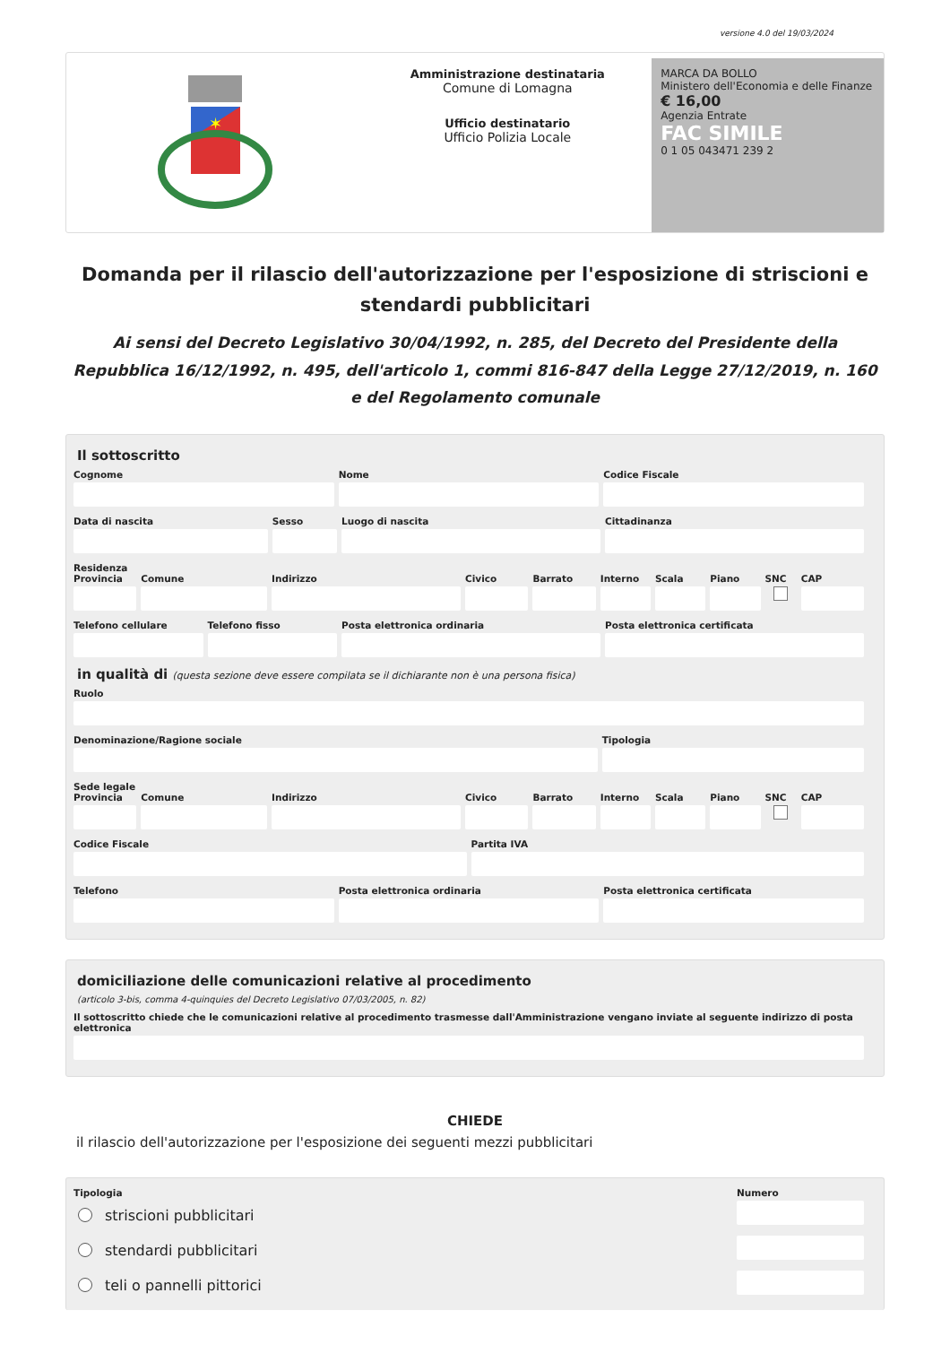versione 4.0 del 19/03/2024
✶
Amministrazione destinataria
Comune di Lomagna
Ufficio destinatario
Ufficio Polizia Locale
MARCA DA BOLLO
Ministero dell'Economia e delle Finanze
€ 16,00
Agenzia Entrate
FAC SIMILE
0 1 05 043471 239 2
Domanda per il rilascio dell'autorizzazione per l'esposizione di striscioni e stendardi pubblicitari
Ai sensi del Decreto Legislativo 30/04/1992, n. 285, del Decreto del Presidente della Repubblica 16/12/1992, n. 495, dell'articolo 1, commi 816-847 della Legge 27/12/2019, n. 160 e del Regolamento comunale
Il sottoscritto
Cognome Nome Codice Fiscale
Data di nascita Sesso Luogo di nascita Cittadinanza
Residenza
Provincia Comune Indirizzo Civico Barrato Interno Scala Piano SNC CAP
Telefono cellulare Telefono fisso Posta elettronica ordinaria Posta elettronica certificata
in qualità di (questa sezione deve essere compilata se il dichiarante non è una persona fisica)
Ruolo
Denominazione/Ragione sociale Tipologia
Sede legale
Provincia Comune Indirizzo Civico Barrato Interno Scala Piano SNC CAP
Codice Fiscale Partita IVA
Telefono Posta elettronica ordinaria Posta elettronica certificata
domiciliazione delle comunicazioni relative al procedimento
(articolo 3-bis, comma 4-quinquies del Decreto Legislativo 07/03/2005, n. 82)
Il sottoscritto chiede che le comunicazioni relative al procedimento trasmesse dall'Amministrazione vengano inviate al seguente indirizzo di posta elettronica
CHIEDE
il rilascio dell'autorizzazione per l'esposizione dei seguenti mezzi pubblicitari
Tipologia
striscioni pubblicitari
stendardi pubblicitari
teli o pannelli pittorici
Numero